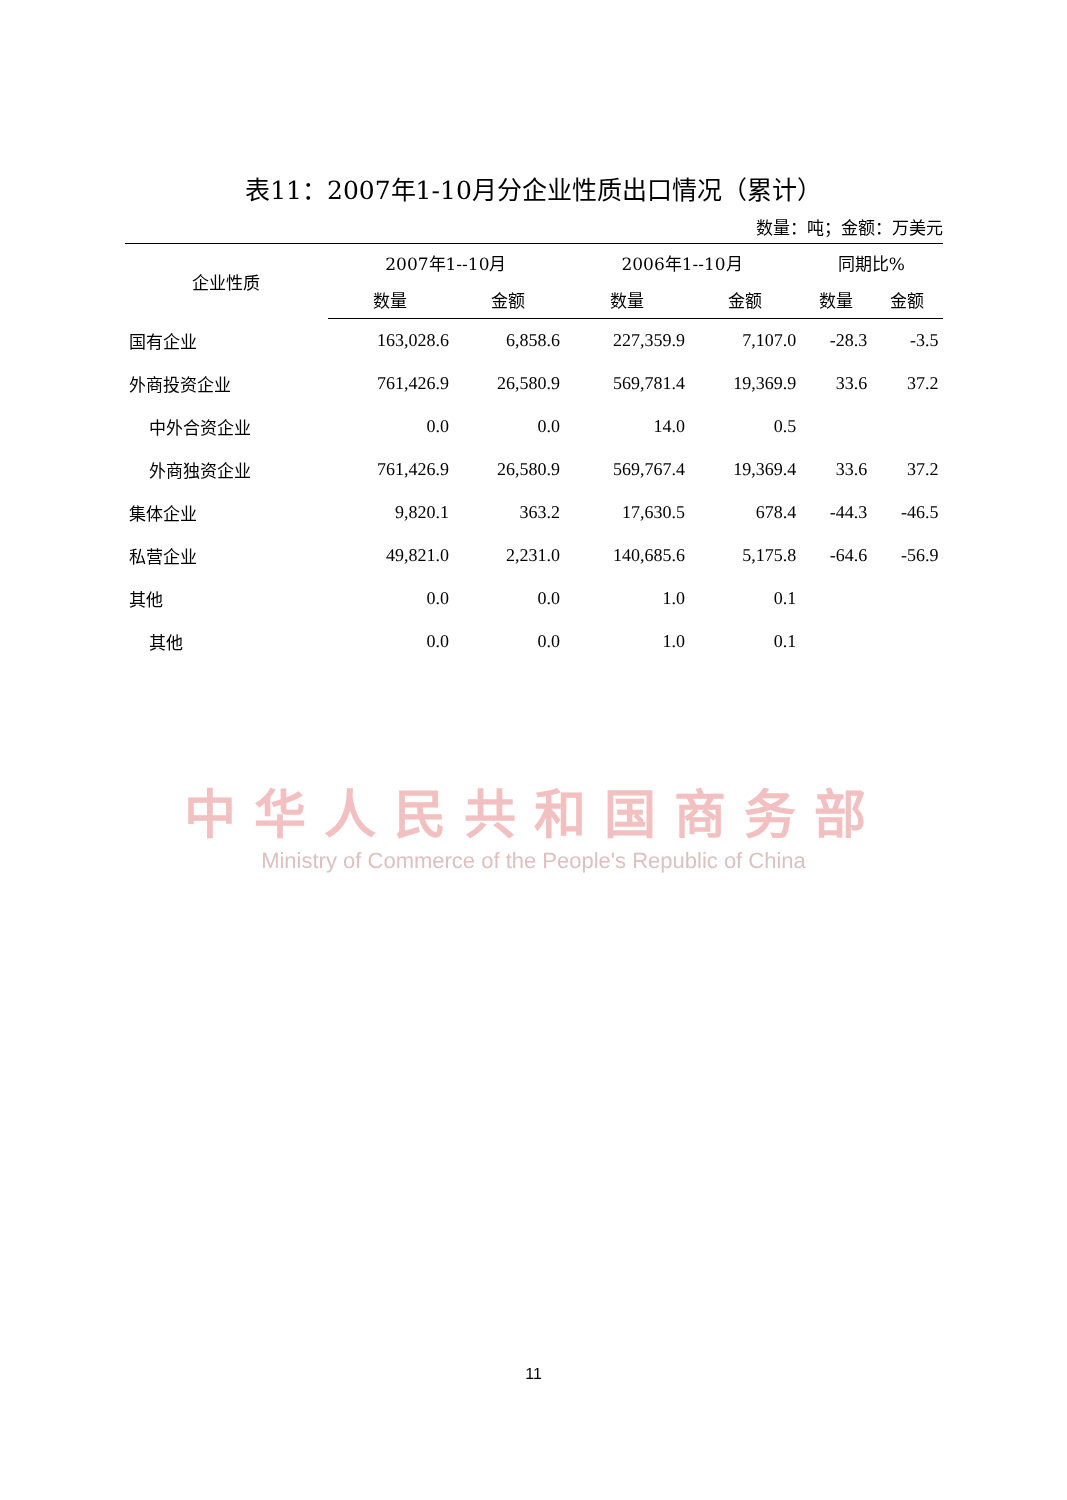表11：2007年1-10月分企业性质出口情况（累计）
数量：吨；金额：万美元
| 企业性质 | 2007年1--10月 | | 2006年1--10月 | | 同期比% | |
| --- | --- | --- | --- | --- | --- | --- |
| | 数量 | 金额 | 数量 | 金额 | 数量 | 金额 |
| 国有企业 | 163,028.6 | 6,858.6 | 227,359.9 | 7,107.0 | -28.3 | -3.5 |
| 外商投资企业 | 761,426.9 | 26,580.9 | 569,781.4 | 19,369.9 | 33.6 | 37.2 |
| 中外合资企业 | 0.0 | 0.0 | 14.0 | 0.5 | | |
| 外商独资企业 | 761,426.9 | 26,580.9 | 569,767.4 | 19,369.4 | 33.6 | 37.2 |
| 集体企业 | 9,820.1 | 363.2 | 17,630.5 | 678.4 | -44.3 | -46.5 |
| 私营企业 | 49,821.0 | 2,231.0 | 140,685.6 | 5,175.8 | -64.6 | -56.9 |
| 其他 | 0.0 | 0.0 | 1.0 | 0.1 | | |
| 其他 | 0.0 | 0.0 | 1.0 | 0.1 | | |
中华人民共和国商务部
Ministry of Commerce of the People's Republic of China
11